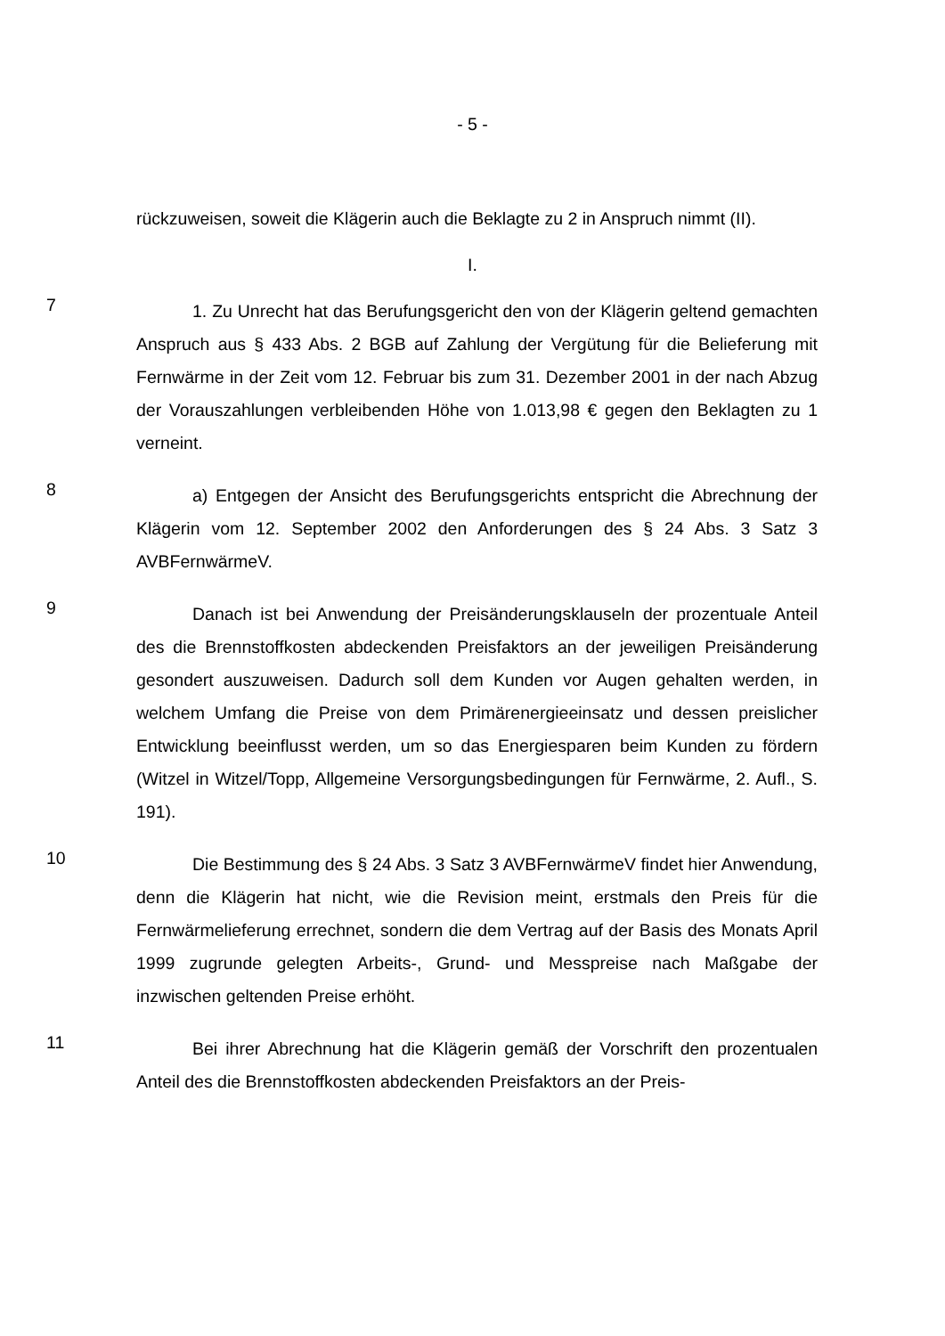- 5 -
rückzuweisen, soweit die Klägerin auch die Beklagte zu 2 in Anspruch nimmt (II).
I.
7
1. Zu Unrecht hat das Berufungsgericht den von der Klägerin geltend gemachten Anspruch aus § 433 Abs. 2 BGB auf Zahlung der Vergütung für die Belieferung mit Fernwärme in der Zeit vom 12. Februar bis zum 31. Dezember 2001 in der nach Abzug der Vorauszahlungen verbleibenden Höhe von 1.013,98 € gegen den Beklagten zu 1 verneint.
8
a) Entgegen der Ansicht des Berufungsgerichts entspricht die Abrechnung der Klägerin vom 12. September 2002 den Anforderungen des § 24 Abs. 3 Satz 3 AVBFernwärmeV.
9
Danach ist bei Anwendung der Preisänderungsklauseln der prozentuale Anteil des die Brennstoffkosten abdeckenden Preisfaktors an der jeweiligen Preisänderung gesondert auszuweisen. Dadurch soll dem Kunden vor Augen gehalten werden, in welchem Umfang die Preise von dem Primärenergieeinsatz und dessen preislicher Entwicklung beeinflusst werden, um so das Energiesparen beim Kunden zu fördern (Witzel in Witzel/Topp, Allgemeine Versorgungsbedingungen für Fernwärme, 2. Aufl., S. 191).
10
Die Bestimmung des § 24 Abs. 3 Satz 3 AVBFernwärmeV findet hier Anwendung, denn die Klägerin hat nicht, wie die Revision meint, erstmals den Preis für die Fernwärmelieferung errechnet, sondern die dem Vertrag auf der Basis des Monats April 1999 zugrunde gelegten Arbeits-, Grund- und Messpreise nach Maßgabe der inzwischen geltenden Preise erhöht.
11
Bei ihrer Abrechnung hat die Klägerin gemäß der Vorschrift den prozentualen Anteil des die Brennstoffkosten abdeckenden Preisfaktors an der Preis-